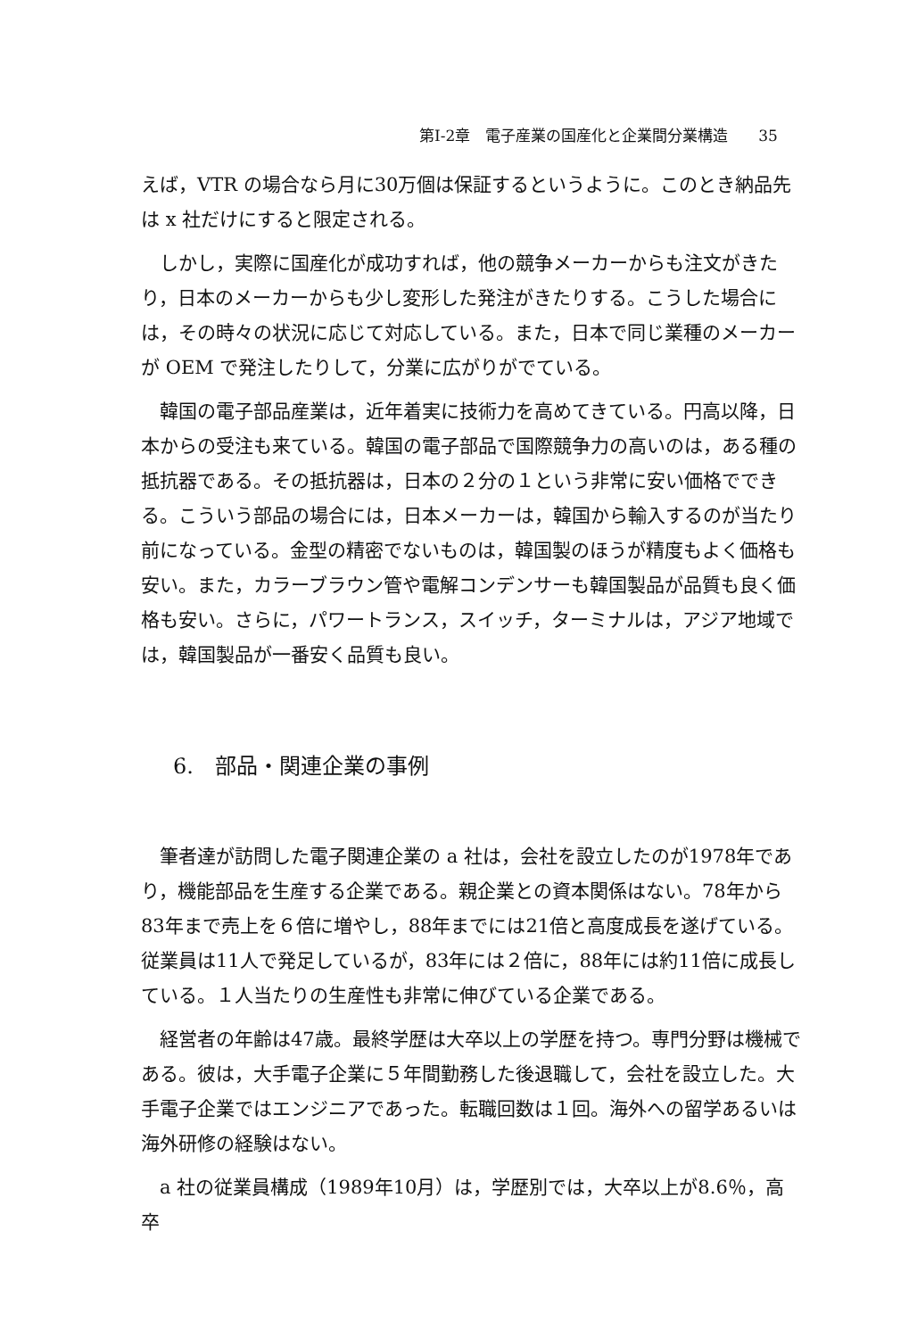第I-2章　電子産業の国産化と企業間分業構造　　35
えば，VTR の場合なら月に30万個は保証するというように。このとき納品先は x 社だけにすると限定される。
しかし，実際に国産化が成功すれば，他の競争メーカーからも注文がきたり，日本のメーカーからも少し変形した発注がきたりする。こうした場合には，その時々の状況に応じて対応している。また，日本で同じ業種のメーカーが OEM で発注したりして，分業に広がりがでている。
韓国の電子部品産業は，近年着実に技術力を高めてきている。円高以降，日本からの受注も来ている。韓国の電子部品で国際競争力の高いのは，ある種の抵抗器である。その抵抗器は，日本の２分の１という非常に安い価格でできる。こういう部品の場合には，日本メーカーは，韓国から輸入するのが当たり前になっている。金型の精密でないものは，韓国製のほうが精度もよく価格も安い。また，カラーブラウン管や電解コンデンサーも韓国製品が品質も良く価格も安い。さらに，パワートランス，スイッチ，ターミナルは，アジア地域では，韓国製品が一番安く品質も良い。
6.　部品・関連企業の事例
筆者達が訪問した電子関連企業の a 社は，会社を設立したのが1978年であり，機能部品を生産する企業である。親企業との資本関係はない。78年から83年まで売上を６倍に増やし，88年までには21倍と高度成長を遂げている。従業員は11人で発足しているが，83年には２倍に，88年には約11倍に成長している。１人当たりの生産性も非常に伸びている企業である。
経営者の年齢は47歳。最終学歴は大卒以上の学歴を持つ。専門分野は機械である。彼は，大手電子企業に５年間勤務した後退職して，会社を設立した。大手電子企業ではエンジニアであった。転職回数は１回。海外への留学あるいは海外研修の経験はない。
a 社の従業員構成（1989年10月）は，学歴別では，大卒以上が8.6％，高卒